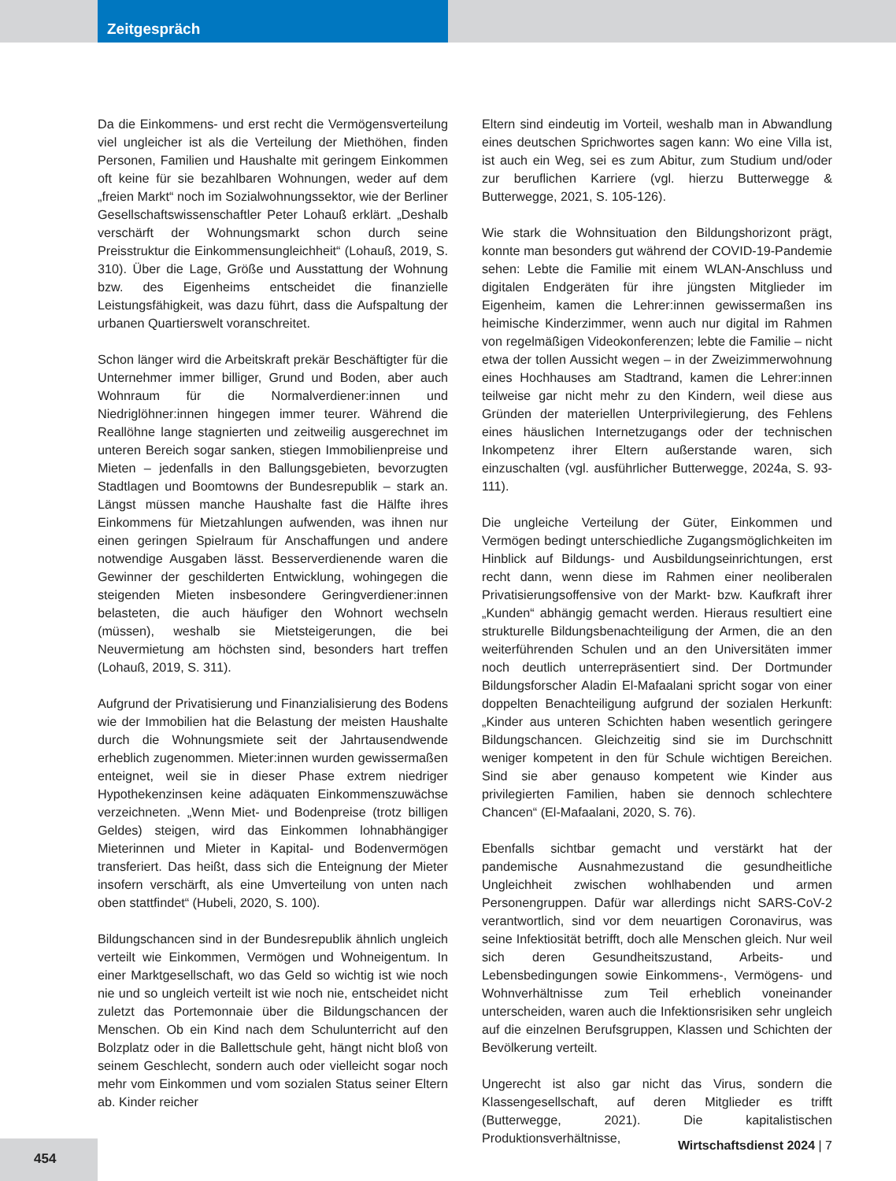Zeitgespräch
Da die Einkommens- und erst recht die Vermögensverteilung viel ungleicher ist als die Verteilung der Miethöhen, finden Personen, Familien und Haushalte mit geringem Einkommen oft keine für sie bezahlbaren Wohnungen, weder auf dem „freien Markt“ noch im Sozialwohnungssektor, wie der Berliner Gesellschaftswissenschaftler Peter Lohauß erklärt. „Deshalb verschärft der Wohnungsmarkt schon durch seine Preisstruktur die Einkommensungleichheit“ (Lohauß, 2019, S. 310). Über die Lage, Größe und Ausstattung der Wohnung bzw. des Eigenheims entscheidet die finanzielle Leistungsfähigkeit, was dazu führt, dass die Aufspaltung der urbanen Quartierswelt voranschreitet.
Schon länger wird die Arbeitskraft prekär Beschäftigter für die Unternehmer immer billiger, Grund und Boden, aber auch Wohnraum für die Normalverdiener:innen und Niedriglöhner:innen hingegen immer teurer. Während die Reallöhne lange stagnierten und zeitweilig ausgerechnet im unteren Bereich sogar sanken, stiegen Immobilienpreise und Mieten – jedenfalls in den Ballungsgebieten, bevorzugten Stadtlagen und Boomtowns der Bundesrepublik – stark an. Längst müssen manche Haushalte fast die Hälfte ihres Einkommens für Mietzahlungen aufwenden, was ihnen nur einen geringen Spielraum für Anschaffungen und andere notwendige Ausgaben lässt. Besserverdienende waren die Gewinner der geschilderten Entwicklung, wohingegen die steigenden Mieten insbesondere Geringverdiener:innen belasteten, die auch häufiger den Wohnort wechseln (müssen), weshalb sie Mietsteigerungen, die bei Neuvermietung am höchsten sind, besonders hart treffen (Lohauß, 2019, S. 311).
Aufgrund der Privatisierung und Finanzialisierung des Bodens wie der Immobilien hat die Belastung der meisten Haushalte durch die Wohnungsmiete seit der Jahrtausendwende erheblich zugenommen. Mieter:innen wurden gewissermaßen enteignet, weil sie in dieser Phase extrem niedriger Hypothekenzinsen keine adäquaten Einkommenszuwächse verzeichneten. „Wenn Miet- und Bodenpreise (trotz billigen Geldes) steigen, wird das Einkommen lohnabhängiger Mieterinnen und Mieter in Kapital- und Bodenvermögen transferiert. Das heißt, dass sich die Enteignung der Mieter insofern verschärft, als eine Umverteilung von unten nach oben stattfindet“ (Hubeli, 2020, S. 100).
Bildungschancen sind in der Bundesrepublik ähnlich ungleich verteilt wie Einkommen, Vermögen und Wohneigentum. In einer Marktgesellschaft, wo das Geld so wichtig ist wie noch nie und so ungleich verteilt ist wie noch nie, entscheidet nicht zuletzt das Portemonnaie über die Bildungschancen der Menschen. Ob ein Kind nach dem Schulunterricht auf den Bolzplatz oder in die Ballettschule geht, hängt nicht bloß von seinem Geschlecht, sondern auch oder vielleicht sogar noch mehr vom Einkommen und vom sozialen Status seiner Eltern ab. Kinder reicher
Eltern sind eindeutig im Vorteil, weshalb man in Abwandlung eines deutschen Sprichwortes sagen kann: Wo eine Villa ist, ist auch ein Weg, sei es zum Abitur, zum Studium und/oder zur beruflichen Karriere (vgl. hierzu Butterwegge & Butterwegge, 2021, S. 105-126).
Wie stark die Wohnsituation den Bildungshorizont prägt, konnte man besonders gut während der COVID-19-Pandemie sehen: Lebte die Familie mit einem WLAN-Anschluss und digitalen Endgeräten für ihre jüngsten Mitglieder im Eigenheim, kamen die Lehrer:innen gewissermaßen ins heimische Kinderzimmer, wenn auch nur digital im Rahmen von regelmäßigen Videokonferenzen; lebte die Familie – nicht etwa der tollen Aussicht wegen – in der Zweizimmerwohnung eines Hochhauses am Stadtrand, kamen die Lehrer:innen teilweise gar nicht mehr zu den Kindern, weil diese aus Gründen der materiellen Unterprivilegierung, des Fehlens eines häuslichen Internetzugangs oder der technischen Inkompetenz ihrer Eltern außerstande waren, sich einzuschalten (vgl. ausführlicher Butterwegge, 2024a, S. 93-111).
Die ungleiche Verteilung der Güter, Einkommen und Vermögen bedingt unterschiedliche Zugangsmöglichkeiten im Hinblick auf Bildungs- und Ausbildungseinrichtungen, erst recht dann, wenn diese im Rahmen einer neoliberalen Privatisierungsoffensive von der Markt- bzw. Kaufkraft ihrer „Kunden“ abhängig gemacht werden. Hieraus resultiert eine strukturelle Bildungsbenachteiligung der Armen, die an den weiterführenden Schulen und an den Universitäten immer noch deutlich unterrepräsentiert sind. Der Dortmunder Bildungsforscher Aladin El-Mafaalani spricht sogar von einer doppelten Benachteiligung aufgrund der sozialen Herkunft: „Kinder aus unteren Schichten haben wesentlich geringere Bildungschancen. Gleichzeitig sind sie im Durchschnitt weniger kompetent in den für Schule wichtigen Bereichen. Sind sie aber genauso kompetent wie Kinder aus privilegierten Familien, haben sie dennoch schlechtere Chancen“ (El-Mafaalani, 2020, S. 76).
Ebenfalls sichtbar gemacht und verstärkt hat der pandemische Ausnahmezustand die gesundheitliche Ungleichheit zwischen wohlhabenden und armen Personengruppen. Dafür war allerdings nicht SARS-CoV-2 verantwortlich, sind vor dem neuartigen Coronavirus, was seine Infektiosität betrifft, doch alle Menschen gleich. Nur weil sich deren Gesundheitszustand, Arbeits- und Lebensbedingungen sowie Einkommens-, Vermögens- und Wohnverhältnisse zum Teil erheblich voneinander unterscheiden, waren auch die Infektionsrisiken sehr ungleich auf die einzelnen Berufsgruppen, Klassen und Schichten der Bevölkerung verteilt.
Ungerecht ist also gar nicht das Virus, sondern die Klassengesellschaft, auf deren Mitglieder es trifft (Butterwegge, 2021). Die kapitalistischen Produktionsverhältnisse,
454 Wirtschaftsdienst 2024 | 7